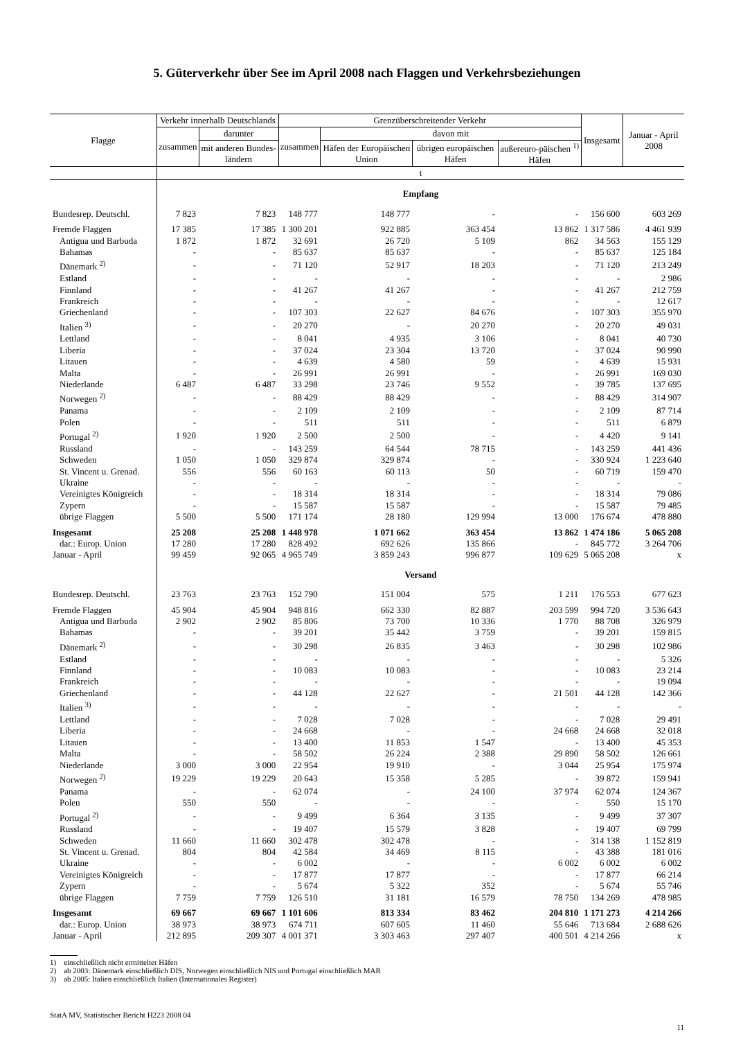5. Güterverkehr über See im April 2008 nach Flaggen und Verkehrsbeziehungen
| Flagge | Verkehr innerhalb Deutschlands | | Grenzüberschreitender Verkehr | | | | Insgesamt | Januar - April 2008 |
| --- | --- | --- | --- | --- | --- | --- | --- | --- |
| | zusammen | darunter | zusammen | davon mit | | | | |
| | | mit anderen Bundes-ländern | | Häfen der Europäischen Union | übrigen europäischen Häfen | außereuro-päischen <sup>1)</sup> Häfen | | |
| | t | | | | | | | |
| | Empfang | | | | | | | |
| Bundesrep. Deutschl. | 7 823 | 7 823 | 148 777 | 148 777 | - | - | 156 600 | 603 269 |
| Fremde Flaggen | 17 385 | 17 385 | 1 300 201 | 922 885 | 363 454 | 13 862 | 1 317 586 | 4 461 939 |
| Antigua und Barbuda | 1 872 | 1 872 | 32 691 | 26 720 | 5 109 | 862 | 34 563 | 155 129 |
| Bahamas | - | - | 85 637 | 85 637 | - | - | 85 637 | 125 184 |
| Dänemark <sup>2)</sup> | - | - | 71 120 | 52 917 | 18 203 | - | 71 120 | 213 249 |
| Estland | - | - | - | - | - | - | - | 2 986 |
| Finnland | - | - | 41 267 | 41 267 | - | - | 41 267 | 212 759 |
| Frankreich | - | - | - | - | - | - | - | 12 617 |
| Griechenland | - | - | 107 303 | 22 627 | 84 676 | - | 107 303 | 355 970 |
| Italien <sup>3)</sup> | - | - | 20 270 | - | 20 270 | - | 20 270 | 49 031 |
| Lettland | - | - | 8 041 | 4 935 | 3 106 | - | 8 041 | 40 730 |
| Liberia | - | - | 37 024 | 23 304 | 13 720 | - | 37 024 | 90 990 |
| Litauen | - | - | 4 639 | 4 580 | 59 | - | 4 639 | 15 931 |
| Malta | - | - | 26 991 | 26 991 | - | - | 26 991 | 169 030 |
| Niederlande | 6 487 | 6 487 | 33 298 | 23 746 | 9 552 | - | 39 785 | 137 695 |
| Norwegen <sup>2)</sup> | - | - | 88 429 | 88 429 | - | - | 88 429 | 314 907 |
| Panama | - | - | 2 109 | 2 109 | - | - | 2 109 | 87 714 |
| Polen | - | - | 511 | 511 | - | - | 511 | 6 879 |
| Portugal <sup>2)</sup> | 1 920 | 1 920 | 2 500 | 2 500 | - | - | 4 420 | 9 141 |
| Russland | - | - | 143 259 | 64 544 | 78 715 | - | 143 259 | 441 436 |
| Schweden | 1 050 | 1 050 | 329 874 | 329 874 | - | - | 330 924 | 1 223 640 |
| St. Vincent u. Grenad. | 556 | 556 | 60 163 | 60 113 | 50 | - | 60 719 | 159 470 |
| Ukraine | - | - | - | - | - | - | - | - |
| Vereinigtes Königreich | - | - | 18 314 | 18 314 | - | - | 18 314 | 79 086 |
| Zypern | - | - | 15 587 | 15 587 | - | - | 15 587 | 79 485 |
| übrige Flaggen | 5 500 | 5 500 | 171 174 | 28 180 | 129 994 | 13 000 | 176 674 | 478 880 |
| Insgesamt | 25 208 | 25 208 | 1 448 978 | 1 071 662 | 363 454 | 13 862 | 1 474 186 | 5 065 208 |
| dar.: Europ. Union | 17 280 | 17 280 | 828 492 | 692 626 | 135 866 | - | 845 772 | 3 264 706 |
| Januar - April | 99 459 | 92 065 | 4 965 749 | 3 859 243 | 996 877 | 109 629 | 5 065 208 | x |
| | Versand | | | | | | | |
| Bundesrep. Deutschl. | 23 763 | 23 763 | 152 790 | 151 004 | 575 | 1 211 | 176 553 | 677 623 |
| Fremde Flaggen | 45 904 | 45 904 | 948 816 | 662 330 | 82 887 | 203 599 | 994 720 | 3 536 643 |
| Antigua und Barbuda | 2 902 | 2 902 | 85 806 | 73 700 | 10 336 | 1 770 | 88 708 | 326 979 |
| Bahamas | - | - | 39 201 | 35 442 | 3 759 | - | 39 201 | 159 815 |
| Dänemark <sup>2)</sup> | - | - | 30 298 | 26 835 | 3 463 | - | 30 298 | 102 986 |
| Estland | - | - | - | - | - | - | - | 5 326 |
| Finnland | - | - | 10 083 | 10 083 | - | - | 10 083 | 23 214 |
| Frankreich | - | - | - | - | - | - | - | 19 094 |
| Griechenland | - | - | 44 128 | 22 627 | - | 21 501 | 44 128 | 142 366 |
| Italien <sup>3)</sup> | - | - | - | - | - | - | - | - |
| Lettland | - | - | 7 028 | 7 028 | - | - | 7 028 | 29 491 |
| Liberia | - | - | 24 668 | - | - | 24 668 | 24 668 | 32 018 |
| Litauen | - | - | 13 400 | 11 853 | 1 547 | - | 13 400 | 45 353 |
| Malta | - | - | 58 502 | 26 224 | 2 388 | 29 890 | 58 502 | 126 661 |
| Niederlande | 3 000 | 3 000 | 22 954 | 19 910 | - | 3 044 | 25 954 | 175 974 |
| Norwegen <sup>2)</sup> | 19 229 | 19 229 | 20 643 | 15 358 | 5 285 | - | 39 872 | 159 941 |
| Panama | - | - | 62 074 | - | 24 100 | 37 974 | 62 074 | 124 367 |
| Polen | 550 | 550 | - | - | - | - | 550 | 15 170 |
| Portugal <sup>2)</sup> | - | - | 9 499 | 6 364 | 3 135 | - | 9 499 | 37 307 |
| Russland | - | - | 19 407 | 15 579 | 3 828 | - | 19 407 | 69 799 |
| Schweden | 11 660 | 11 660 | 302 478 | 302 478 | - | - | 314 138 | 1 152 819 |
| St. Vincent u. Grenad. | 804 | 804 | 42 584 | 34 469 | 8 115 | - | 43 388 | 181 016 |
| Ukraine | - | - | 6 002 | - | - | 6 002 | 6 002 | 6 002 |
| Vereinigtes Königreich | - | - | 17 877 | 17 877 | - | - | 17 877 | 66 214 |
| Zypern | - | - | 5 674 | 5 322 | 352 | - | 5 674 | 55 746 |
| übrige Flaggen | 7 759 | 7 759 | 126 510 | 31 181 | 16 579 | 78 750 | 134 269 | 478 985 |
| Insgesamt | 69 667 | 69 667 | 1 101 606 | 813 334 | 83 462 | 204 810 | 1 171 273 | 4 214 266 |
| dar.: Europ. Union | 38 973 | 38 973 | 674 711 | 607 605 | 11 460 | 55 646 | 713 684 | 2 688 626 |
| Januar - April | 212 895 | 209 307 | 4 001 371 | 3 303 463 | 297 407 | 400 501 | 4 214 266 | x |
1) einschließlich nicht ermittelter Häfen
2) ab 2003: Dänemark einschließlich DIS, Norwegen einschließlich NIS und Portugal einschließlich MAR
3) ab 2005: Italien einschließlich Italien (Internationales Register)
StatA MV, Statistischer Bericht H223 2008 04
11